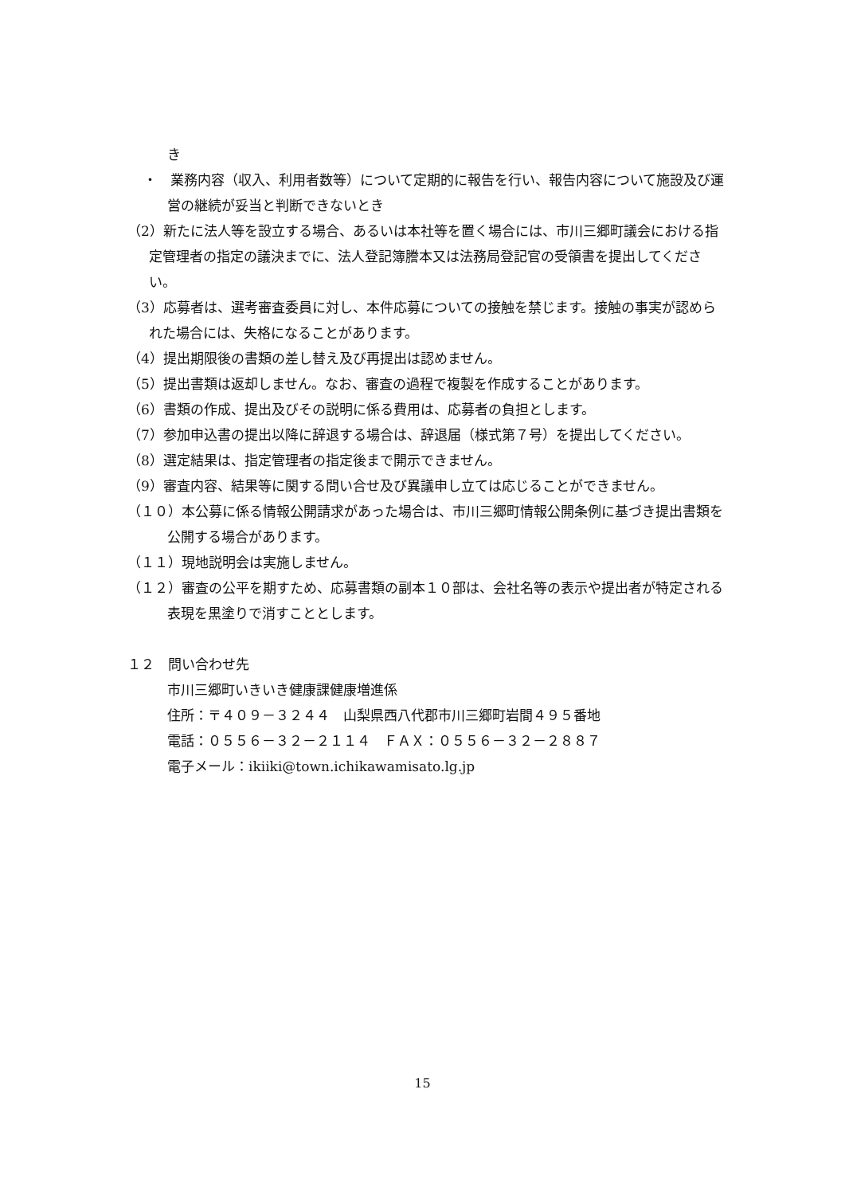き
・　業務内容（収入、利用者数等）について定期的に報告を行い、報告内容について施設及び運営の継続が妥当と判断できないとき
（2）新たに法人等を設立する場合、あるいは本社等を置く場合には、市川三郷町議会における指定管理者の指定の議決までに、法人登記簿謄本又は法務局登記官の受領書を提出してください。
（3）応募者は、選考審査委員に対し、本件応募についての接触を禁じます。接触の事実が認められた場合には、失格になることがあります。
（4）提出期限後の書類の差し替え及び再提出は認めません。
（5）提出書類は返却しません。なお、審査の過程で複製を作成することがあります。
（6）書類の作成、提出及びその説明に係る費用は、応募者の負担とします。
（7）参加申込書の提出以降に辞退する場合は、辞退届（様式第７号）を提出してください。
（8）選定結果は、指定管理者の指定後まで開示できません。
（9）審査内容、結果等に関する問い合せ及び異議申し立ては応じることができません。
（１０）本公募に係る情報公開請求があった場合は、市川三郷町情報公開条例に基づき提出書類を公開する場合があります。
（１１）現地説明会は実施しません。
（１２）審査の公平を期すため、応募書類の副本１０部は、会社名等の表示や提出者が特定される表現を黒塗りで消すこととします。
１２　問い合わせ先
市川三郷町いきいき健康課健康増進係
住所：〒４０９－３２４４　山梨県西八代郡市川三郷町岩間４９５番地
電話：０５５６－３２－２１１４　ＦＡＸ：０５５６－３２－２８８７
電子メール：ikiiki@town.ichikawamisato.lg.jp
15